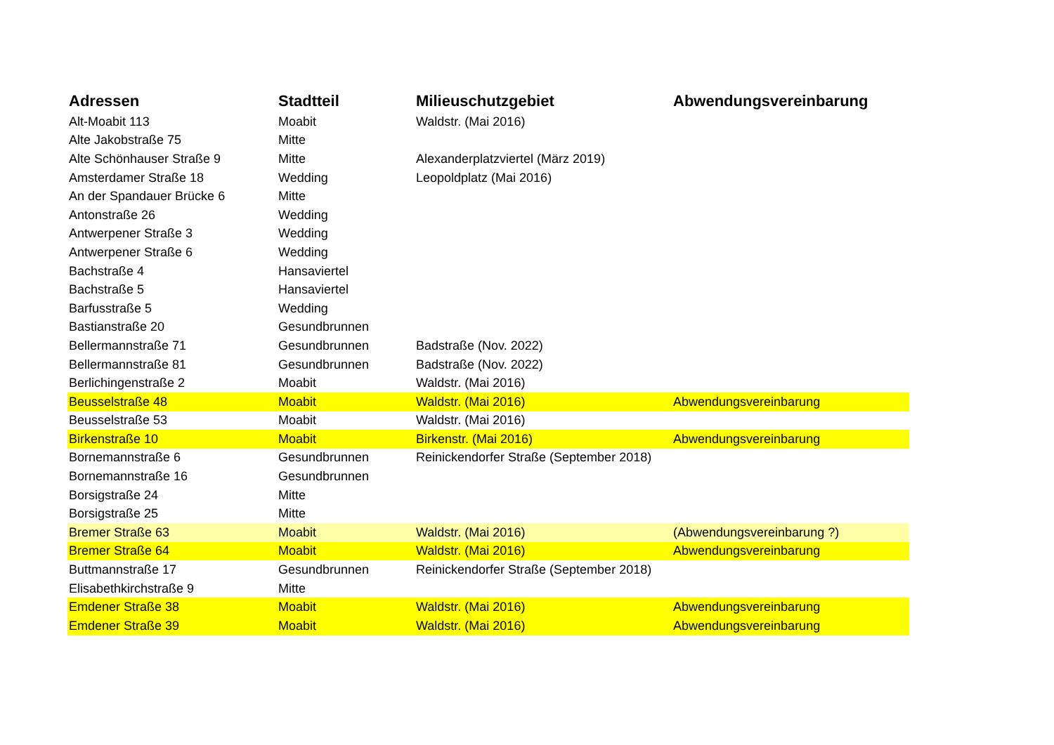| Adressen | Stadtteil | Milieuschutzgebiet | Abwendungsvereinbarung |
| --- | --- | --- | --- |
| Alt-Moabit 113 | Moabit | Waldstr. (Mai 2016) | |
| Alte Jakobstraße 75 | Mitte | | |
| Alte Schönhauser Straße 9 | Mitte | Alexanderplatzviertel (März 2019) | |
| Amsterdamer Straße 18 | Wedding | Leopoldplatz (Mai 2016) | |
| An der Spandauer Brücke 6 | Mitte | | |
| Antonstraße 26 | Wedding | | |
| Antwerpener Straße 3 | Wedding | | |
| Antwerpener Straße 6 | Wedding | | |
| Bachstraße 4 | Hansaviertel | | |
| Bachstraße 5 | Hansaviertel | | |
| Barfusstraße 5 | Wedding | | |
| Bastianstraße 20 | Gesundbrunnen | | |
| Bellermannstraße 71 | Gesundbrunnen | Badstraße (Nov. 2022) | |
| Bellermannstraße 81 | Gesundbrunnen | Badstraße (Nov. 2022) | |
| Berlichingenstraße 2 | Moabit | Waldstr. (Mai 2016) | |
| Beusselstraße 48 | Moabit | Waldstr. (Mai 2016) | Abwendungsvereinbarung |
| Beusselstraße 53 | Moabit | Waldstr. (Mai 2016) | |
| Birkenstraße 10 | Moabit | Birkenstr. (Mai 2016) | Abwendungsvereinbarung |
| Bornemannstraße 6 | Gesundbrunnen | Reinickendorfer Straße (September 2018) | |
| Bornemannstraße 16 | Gesundbrunnen | | |
| Borsigstraße 24 | Mitte | | |
| Borsigstraße 25 | Mitte | | |
| Bremer Straße 63 | Moabit | Waldstr. (Mai 2016) | (Abwendungsvereinbarung ?) |
| Bremer Straße 64 | Moabit | Waldstr. (Mai 2016) | Abwendungsvereinbarung |
| Buttmannstraße 17 | Gesundbrunnen | Reinickendorfer Straße (September 2018) | |
| Elisabethkirchstraße 9 | Mitte | | |
| Emdener Straße 38 | Moabit | Waldstr. (Mai 2016) | Abwendungsvereinbarung |
| Emdener Straße 39 | Moabit | Waldstr. (Mai 2016) | Abwendungsvereinbarung |